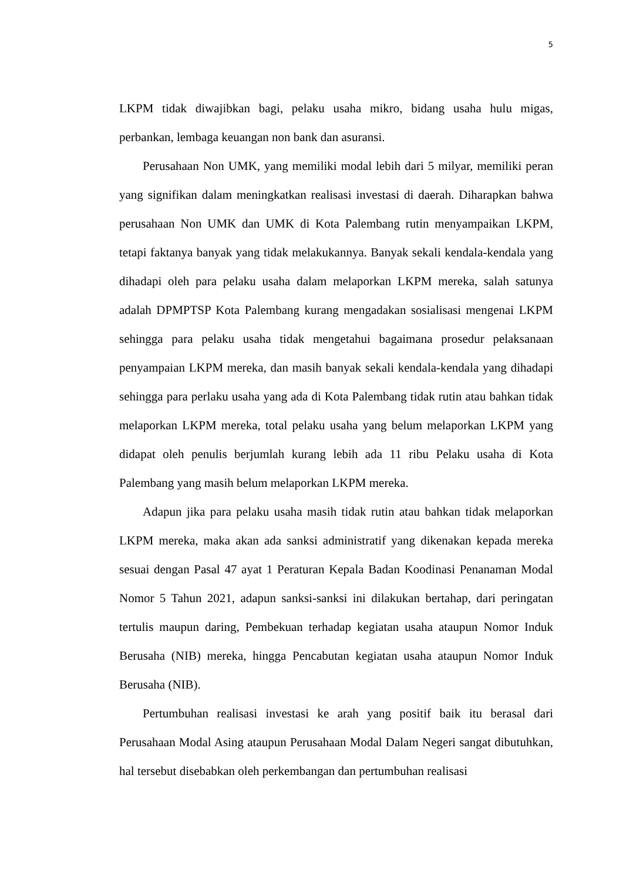5
LKPM tidak diwajibkan bagi, pelaku usaha mikro, bidang usaha hulu migas, perbankan, lembaga keuangan non bank dan asuransi.
Perusahaan Non UMK, yang memiliki modal lebih dari 5 milyar, memiliki peran yang signifikan dalam meningkatkan realisasi investasi di daerah. Diharapkan bahwa perusahaan Non UMK dan UMK di Kota Palembang rutin menyampaikan LKPM, tetapi faktanya banyak yang tidak melakukannya. Banyak sekali kendala-kendala yang dihadapi oleh para pelaku usaha dalam melaporkan LKPM mereka, salah satunya adalah DPMPTSP Kota Palembang kurang mengadakan sosialisasi mengenai LKPM sehingga para pelaku usaha tidak mengetahui bagaimana prosedur pelaksanaan penyampaian LKPM mereka, dan masih banyak sekali kendala-kendala yang dihadapi sehingga para perlaku usaha yang ada di Kota Palembang tidak rutin atau bahkan tidak melaporkan LKPM mereka, total pelaku usaha yang belum melaporkan LKPM yang didapat oleh penulis berjumlah kurang lebih ada 11 ribu Pelaku usaha di Kota Palembang yang masih belum melaporkan LKPM mereka.
Adapun jika para pelaku usaha masih tidak rutin atau bahkan tidak melaporkan LKPM mereka, maka akan ada sanksi administratif yang dikenakan kepada mereka sesuai dengan Pasal 47 ayat 1 Peraturan Kepala Badan Koodinasi Penanaman Modal Nomor 5 Tahun 2021, adapun sanksi-sanksi ini dilakukan bertahap, dari peringatan tertulis maupun daring, Pembekuan terhadap kegiatan usaha ataupun Nomor Induk Berusaha (NIB) mereka, hingga Pencabutan kegiatan usaha ataupun Nomor Induk Berusaha (NIB).
Pertumbuhan realisasi investasi ke arah yang positif baik itu berasal dari Perusahaan Modal Asing ataupun Perusahaan Modal Dalam Negeri sangat dibutuhkan, hal tersebut disebabkan oleh perkembangan dan pertumbuhan realisasi